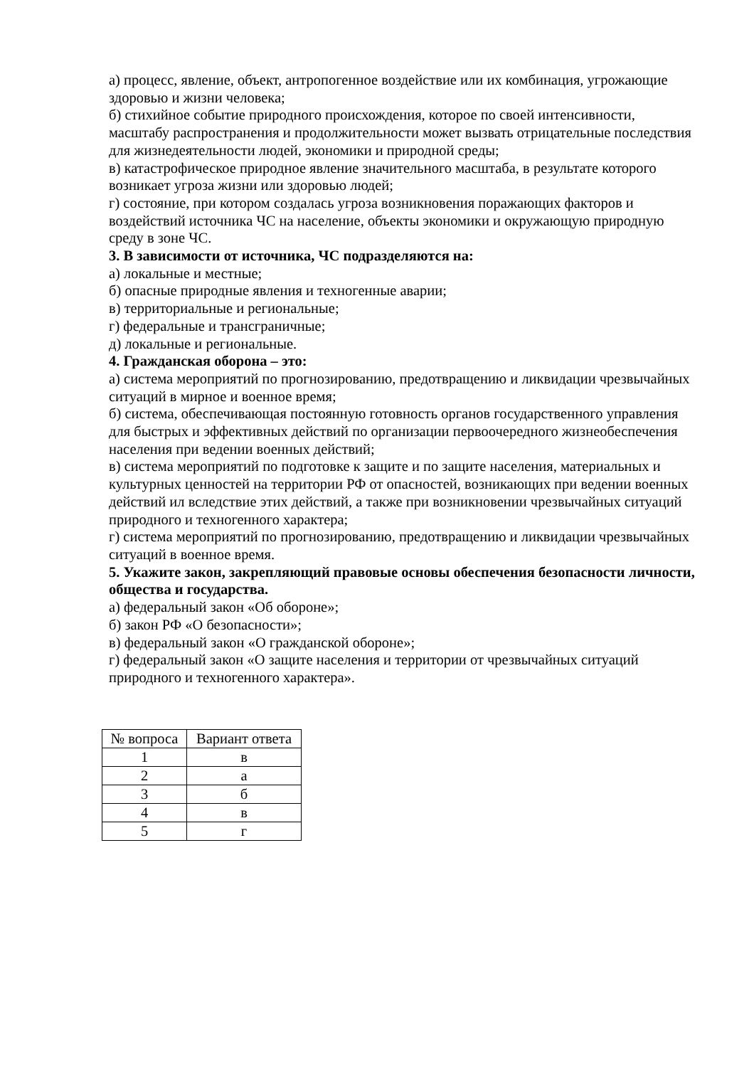а) процесс, явление, объект, антропогенное воздействие или их комбинация, угрожающие здоровью и жизни человека;
б) стихийное событие природного происхождения, которое по своей интенсивности, масштабу распространения и продолжительности может вызвать отрицательные последствия для жизнедеятельности людей, экономики и природной среды;
в) катастрофическое природное явление значительного масштаба, в результате которого возникает угроза жизни или здоровью людей;
г) состояние, при котором создалась угроза возникновения поражающих факторов и воздействий источника ЧС на население, объекты экономики и окружающую природную среду в зоне ЧС.
3. В зависимости от источника, ЧС подразделяются на:
а) локальные и местные;
б) опасные природные явления и техногенные аварии;
в) территориальные и региональные;
г) федеральные и трансграничные;
д) локальные и региональные.
4. Гражданская оборона – это:
а) система мероприятий по прогнозированию, предотвращению и ликвидации чрезвычайных ситуаций в мирное и военное время;
б) система, обеспечивающая постоянную готовность органов государственного управления для быстрых и эффективных действий по организации первоочередного жизнеобеспечения населения при ведении военных действий;
в) система мероприятий по подготовке к защите и по защите населения, материальных и культурных ценностей на территории РФ от опасностей, возникающих при ведении военных действий ил вследствие этих действий, а также при возникновении чрезвычайных ситуаций природного и техногенного характера;
г) система мероприятий по прогнозированию, предотвращению и ликвидации чрезвычайных ситуаций в военное время.
5. Укажите закон, закрепляющий правовые основы обеспечения безопасности личности, общества и государства.
а) федеральный закон «Об обороне»;
б) закон РФ «О безопасности»;
в) федеральный закон «О гражданской обороне»;
г) федеральный закон «О защите населения и территории от чрезвычайных ситуаций природного и техногенного характера».
| № вопроса | Вариант ответа |
| --- | --- |
| 1 | в |
| 2 | а |
| 3 | б |
| 4 | в |
| 5 | г |